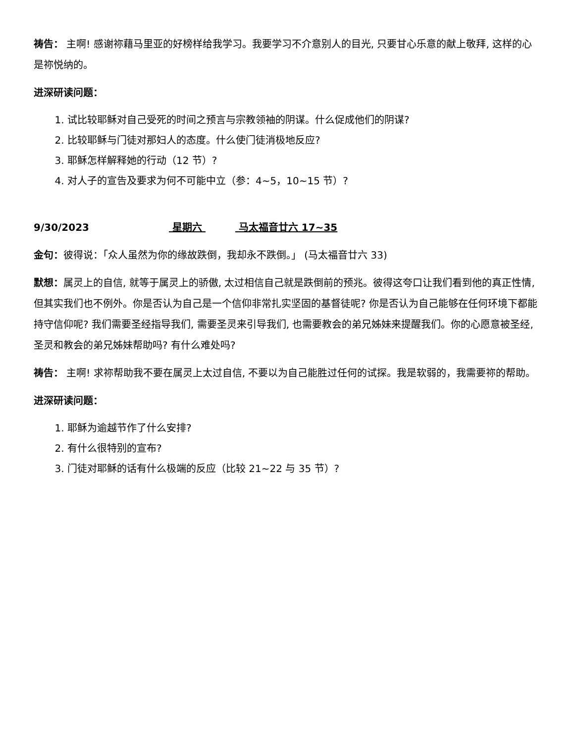祷告： 主啊! 感谢祢藉马里亚的好榜样给我学习。我要学习不介意别人的目光, 只要甘心乐意的献上敬拜, 这样的心是祢悦纳的。
进深研读问题：
1. 试比较耶稣对自己受死的时间之预言与宗教领袖的阴谋。什么促成他们的阴谋?
2. 比较耶稣与门徒对那妇人的态度。什么使门徒消极地反应?
3. 耶稣怎样解释她的行动（12 节）?
4. 对人子的宣告及要求为何不可能中立（参：4~5，10~15 节）?
9/30/2023 星期六 马太福音廿六 17~35
金句：彼得说：「众人虽然为你的缘故跌倒，我却永不跌倒。」 (马太福音廿六 33)
默想：属灵上的自信, 就等于属灵上的骄傲, 太过相信自己就是跌倒前的预兆。彼得这夸口让我们看到他的真正性情, 但其实我们也不例外。你是否认为自己是一个信仰非常扎实坚固的基督徒呢? 你是否认为自己能够在任何环境下都能持守信仰呢? 我们需要圣经指导我们, 需要圣灵来引导我们, 也需要教会的弟兄姊妹来提醒我们。你的心愿意被圣经, 圣灵和教会的弟兄姊妹帮助吗? 有什么难处吗?
祷告： 主啊! 求祢帮助我不要在属灵上太过自信, 不要以为自己能胜过任何的试探。我是软弱的，我需要祢的帮助。
进深研读问题：
1. 耶稣为逾越节作了什么安排?
2. 有什么很特别的宣布?
3. 门徒对耶稣的话有什么极端的反应（比较 21~22 与 35 节）?